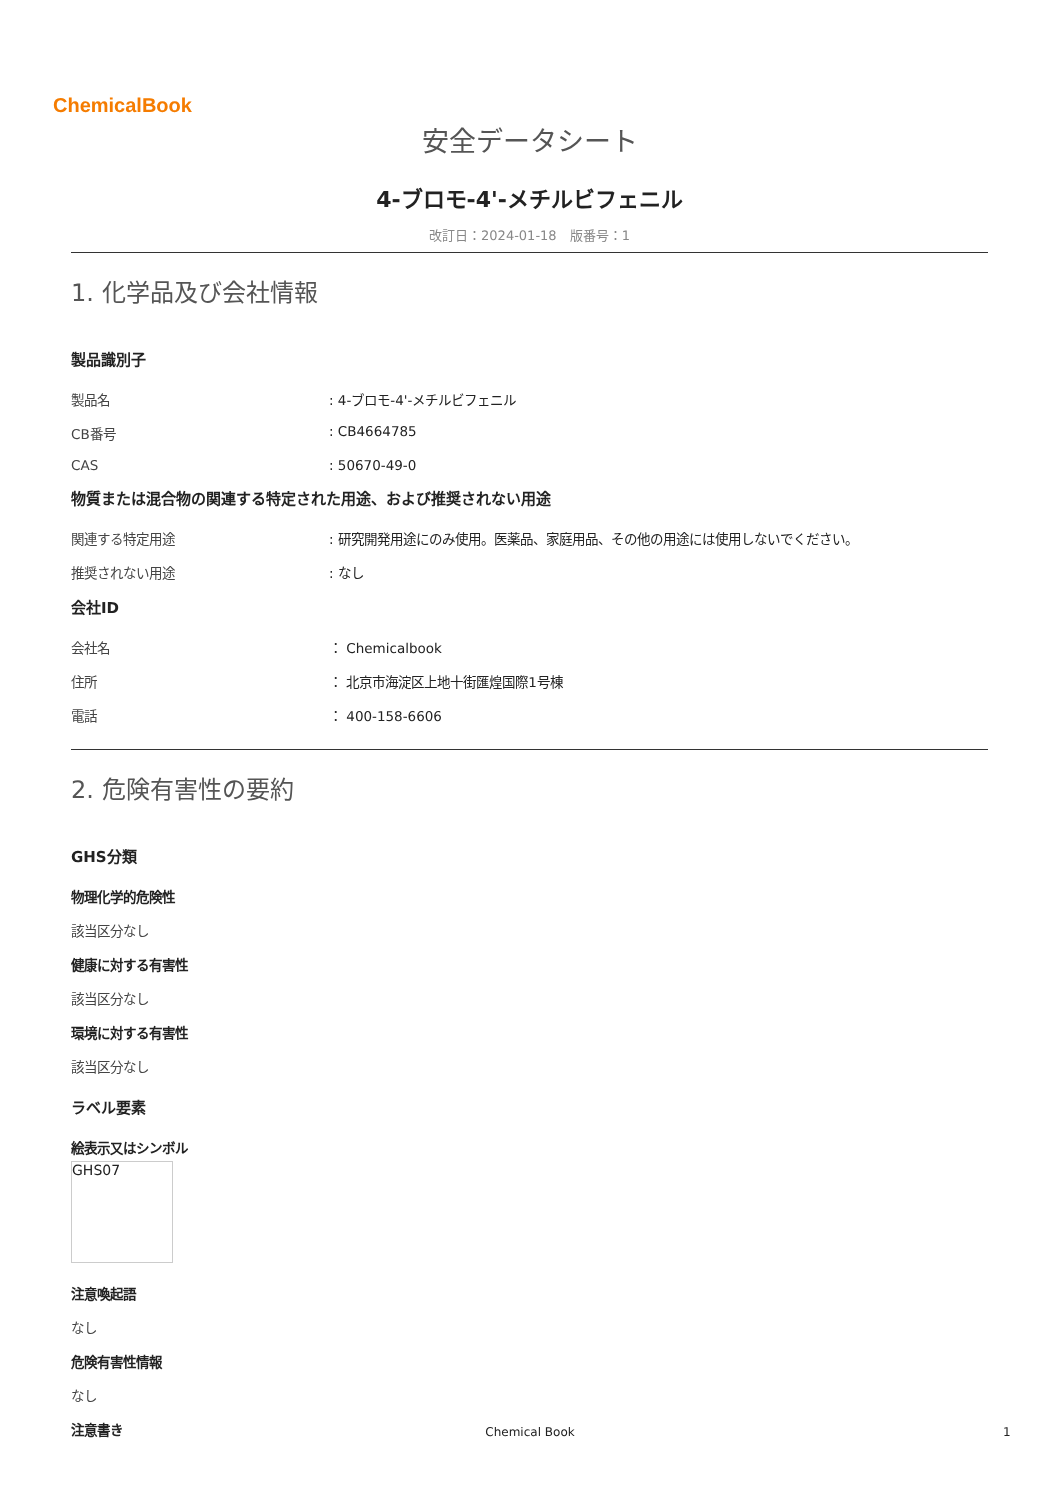ChemicalBook
安全データシート
4-ブロモ-4'-メチルビフェニル
改訂日：2024-01-18　版番号：1
1. 化学品及び会社情報
製品識別子
製品名 : 4-ブロモ-4'-メチルビフェニル
CB番号 : CB4664785
CAS : 50670-49-0
物質または混合物の関連する特定された用途、および推奨されない用途
関連する特定用途 : 研究開発用途にのみ使用。医薬品、家庭用品、その他の用途には使用しないでください。
推奨されない用途 : なし
会社ID
会社名 ： Chemicalbook
住所 ： 北京市海淀区上地十街匯煌国際1号棟
電話 ： 400-158-6606
2. 危険有害性の要約
GHS分類
物理化学的危険性
該当区分なし
健康に対する有害性
該当区分なし
環境に対する有害性
該当区分なし
ラベル要素
絵表示又はシンボル
GHS07
注意喚起語
なし
危険有害性情報
なし
注意書き
Chemical Book 1